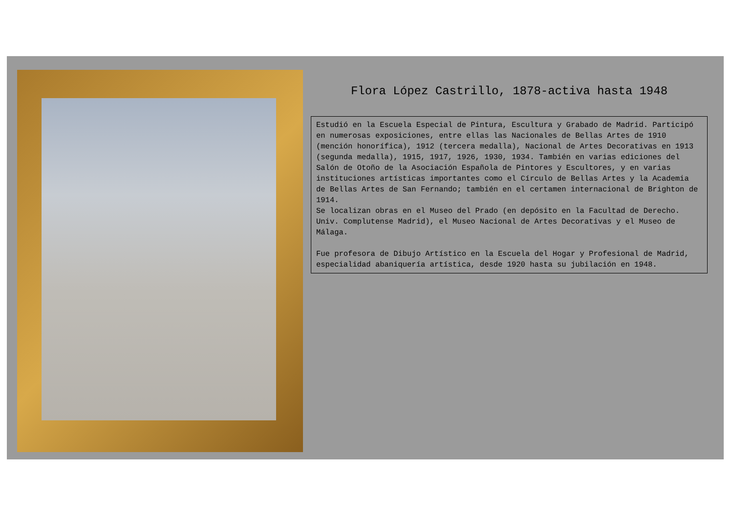Flora López Castrillo, 1878-activa hasta 1948
Estudió en la Escuela Especial de Pintura, Escultura y Grabado de Madrid. Participó en numerosas exposiciones, entre ellas las Nacionales de Bellas Artes de 1910 (mención honorífica), 1912 (tercera medalla), Nacional de Artes Decorativas en 1913 (segunda medalla), 1915, 1917, 1926, 1930, 1934. También en varias ediciones del Salón de Otoño de la Asociación Española de Pintores y Escultores, y en varias instituciones artísticas importantes como el Círculo de Bellas Artes y la Academia de Bellas Artes de San Fernando; también en el certamen internacional de Brighton de 1914.
Se localizan obras en el Museo del Prado (en depósito en la Facultad de Derecho. Univ. Complutense Madrid), el Museo Nacional de Artes Decorativas y el Museo de Málaga.
Fue profesora de Dibujo Artístico en la Escuela del Hogar y Profesional de Madrid, especialidad abaniquería artística, desde 1920 hasta su jubilación en 1948.